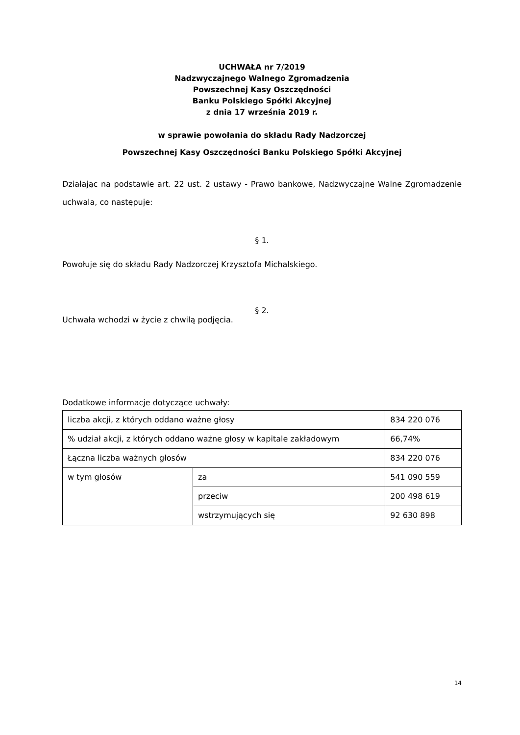UCHWAŁA nr 7/2019
Nadzwyczajnego Walnego Zgromadzenia
Powszechnej Kasy Oszczędności
Banku Polskiego Spółki Akcyjnej
z dnia 17 września 2019 r.
w sprawie powołania do składu Rady Nadzorczej
Powszechnej Kasy Oszczędności Banku Polskiego Spółki Akcyjnej
Działając na podstawie art. 22 ust. 2 ustawy - Prawo bankowe, Nadzwyczajne Walne Zgromadzenie uchwala, co następuje:
§ 1.
Powołuje się do składu Rady Nadzorczej Krzysztofa Michalskiego.
§ 2.
Uchwała wchodzi w życie z chwilą podjęcia.
Dodatkowe informacje dotyczące uchwały:
| liczba akcji, z których oddano ważne głosy | | 834 220 076 |
| % udział akcji, z których oddano ważne głosy w kapitale zakładowym | | 66,74% |
| Łączna liczba ważnych głosów | | 834 220 076 |
| w tym głosów | za | 541 090 559 |
| | przeciw | 200 498 619 |
| | wstrzymujących się | 92 630 898 |
14